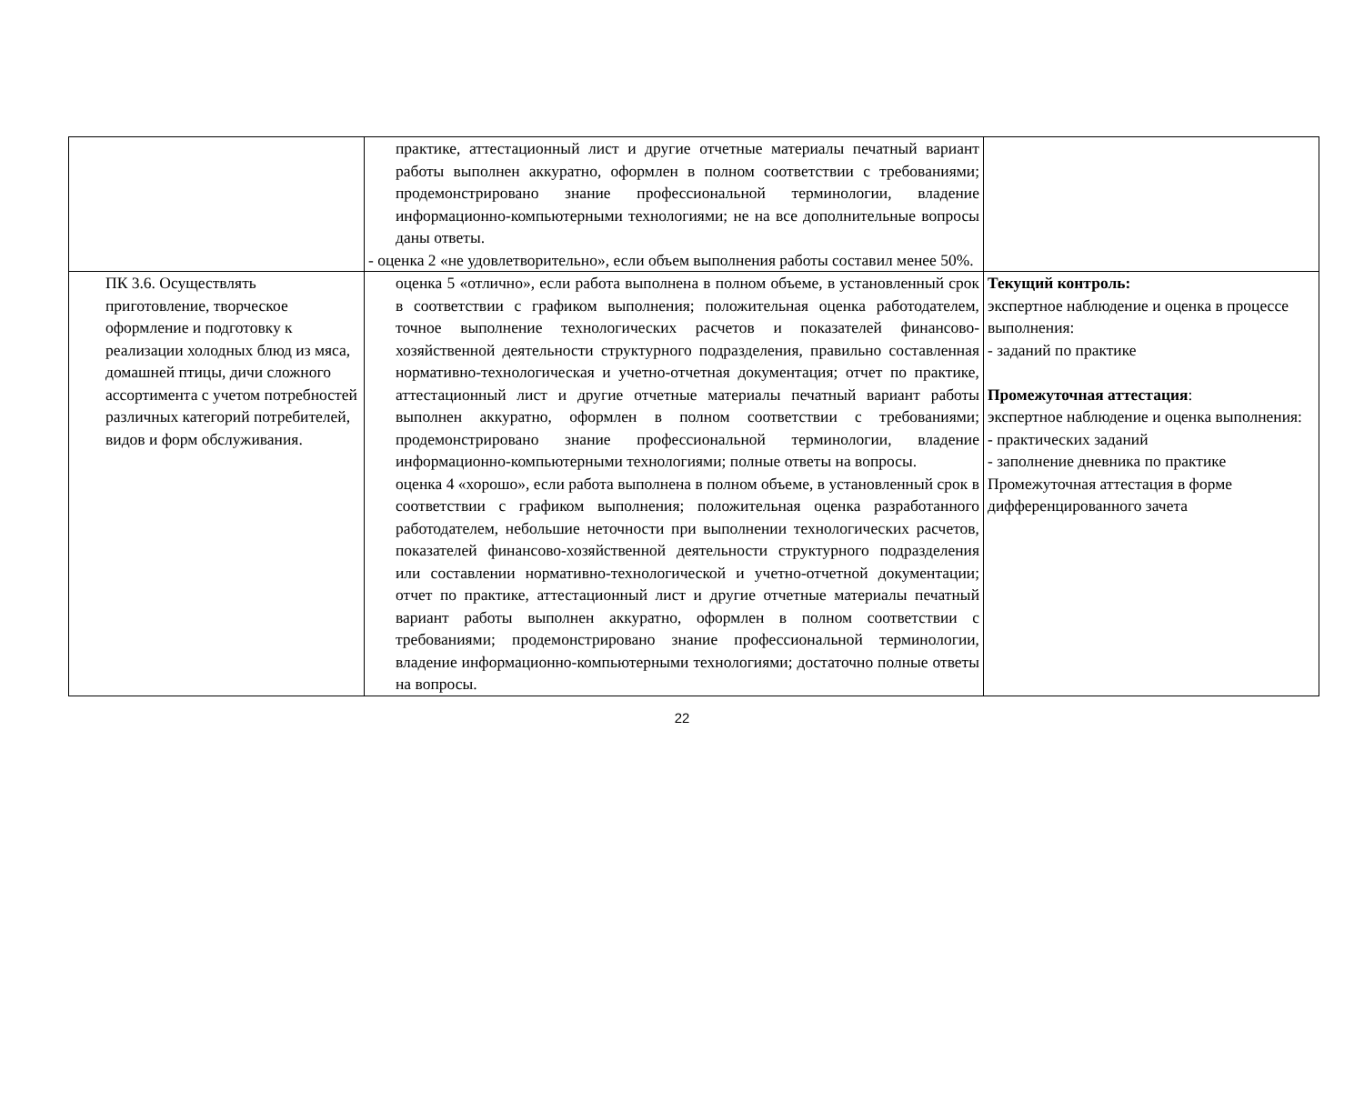| | практике, аттестационный лист и другие отчетные материалы печатный вариант работы выполнен аккуратно, оформлен в полном соответствии с требованиями; продемонстрировано знание профессиональной терминологии, владение информационно-компьютерными технологиями; не на все дополнительные вопросы даны ответы. - оценка 2 «не удовлетворительно», если объем выполнения работы составил менее 50%. | |
| ПК 3.6. Осуществлять приготовление, творческое оформление и подготовку к реализации холодных блюд из мяса, домашней птицы, дичи сложного ассортимента с учетом потребностей различных категорий потребителей, видов и форм обслуживания. | оценка 5 «отлично», если работа выполнена в полном объеме, в установленный срок в соответствии с графиком выполнения; положительная оценка работодателем, точное выполнение технологических расчетов и показателей финансово- хозяйственной деятельности структурного подразделения, правильно составленная нормативно-технологическая и учетно-отчетная документация; отчет по практике, аттестационный лист и другие отчетные материалы печатный вариант работы выполнен аккуратно, оформлен в полном соответствии с требованиями; продемонстрировано знание профессиональной терминологии, владение информационно-компьютерными технологиями; полные ответы на вопросы. оценка 4 «хорошо», если работа выполнена в полном объеме, в установленный срок в соответствии с графиком выполнения; положительная оценка разработанного работодателем, небольшие неточности при выполнении технологических расчетов, показателей финансово-хозяйственной деятельности структурного подразделения или составлении нормативно-технологической и учетно-отчетной документации; отчет по практике, аттестационный лист и другие отчетные материалы печатный вариант работы выполнен аккуратно, оформлен в полном соответствии с требованиями; продемонстрировано знание профессиональной терминологии, владение информационно-компьютерными технологиями; достаточно полные ответы на вопросы. | Текущий контроль: экспертное наблюдение и оценка в процессе выполнения: - заданий по практике Промежуточная аттестация : экспертное наблюдение и оценка выполнения: - практических заданий - заполнение дневника по практике Промежуточная аттестация в форме дифференцированного зачета |
22